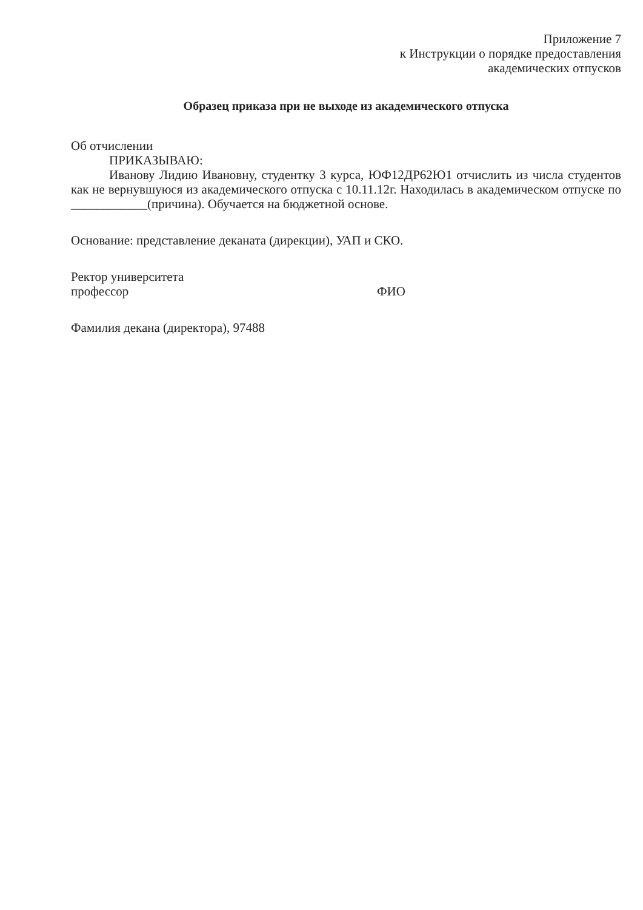Приложение 7
к Инструкции о порядке предоставления
академических отпусков
Образец приказа при не выходе из академического отпуска
Об отчислении
ПРИКАЗЫВАЮ:
Иванову Лидию Ивановну, студентку 3 курса, ЮФ12ДР62Ю1 отчислить из числа студентов как не вернувшуюся из академического отпуска с 10.11.12г. Находилась в академическом отпуске по ____________(причина). Обучается на бюджетной основе.
Основание: представление деканата (дирекции), УАП и СКО.
Ректор университета
профессор ФИО
Фамилия декана (директора), 97488